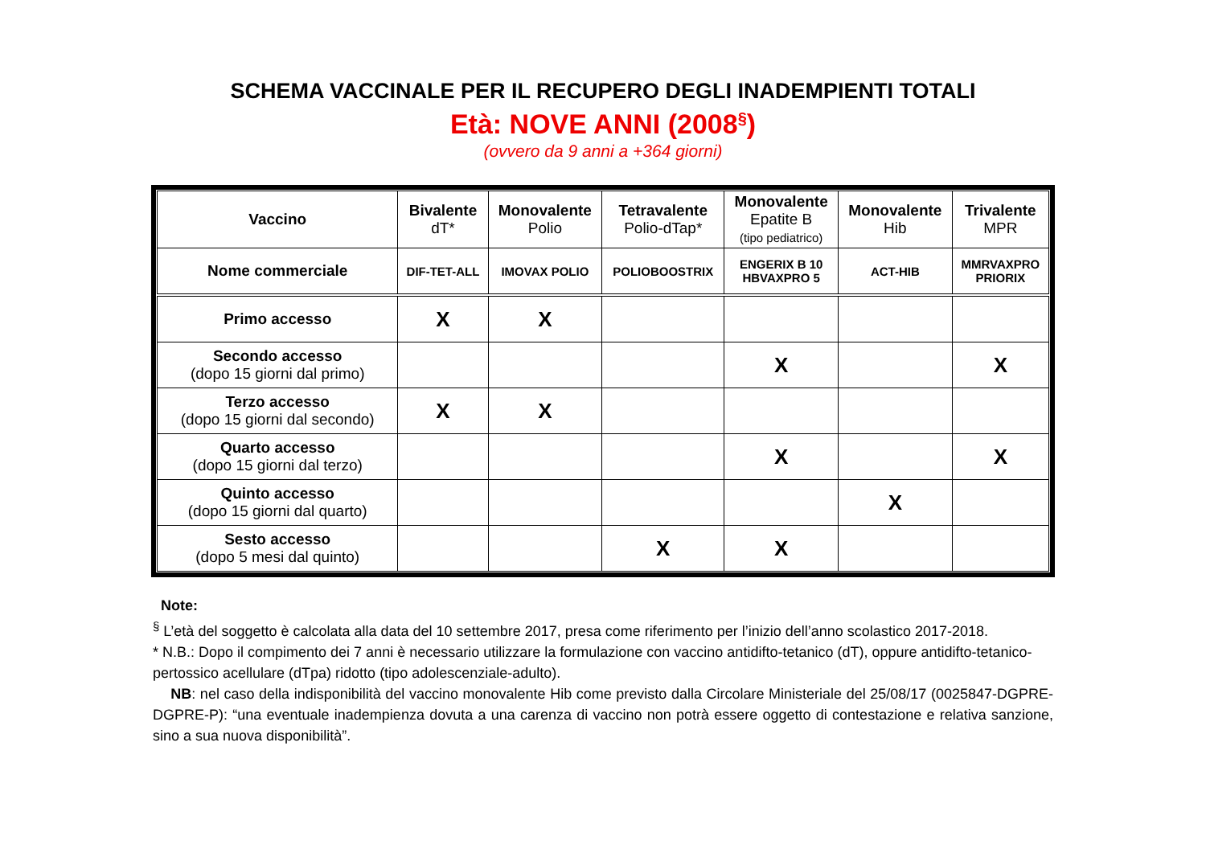SCHEMA VACCINALE PER IL RECUPERO DEGLI INADEMPIENTI TOTALI
Età: NOVE ANNI (2008<sup>§</sup>)
(ovvero da 9 anni a +364 giorni)
| Vaccino | Bivalente dT* | Monovalente Polio | Tetravalente Polio-dTap* | Monovalente Epatite B (tipo pediatrico) | Monovalente Hib | Trivalente MPR |
| Nome commerciale | DIF-TET-ALL | IMOVAX POLIO | POLIOBOOSTRIX | ENGERIX B 10 HBVAXPRO 5 | ACT-HIB | MMRVAXPRO PRIORIX |
| Primo accesso | X | X | | | | |
| Secondo accesso (dopo 15 giorni dal primo) | | | | X | | X |
| Terzo accesso (dopo 15 giorni dal secondo) | X | X | | | | |
| Quarto accesso (dopo 15 giorni dal terzo) | | | | X | | X |
| Quinto accesso (dopo 15 giorni dal quarto) | | | | | X | |
| Sesto accesso (dopo 5 mesi dal quinto) | | | X | X | | |
Note:
<sup>§</sup> L’età del soggetto è calcolata alla data del 10 settembre 2017, presa come riferimento per l’inizio dell’anno scolastico 2017-2018.
* N.B.: Dopo il compimento dei 7 anni è necessario utilizzare la formulazione con vaccino antidifto-tetanico (dT), oppure antidifto-tetanico-pertossico acellulare (dTpa) ridotto (tipo adolescenziale-adulto).
NB: nel caso della indisponibilità del vaccino monovalente Hib come previsto dalla Circolare Ministeriale del 25/08/17 (0025847-DGPRE-DGPRE-P): “una eventuale inadempienza dovuta a una carenza di vaccino non potrà essere oggetto di contestazione e relativa sanzione, sino a sua nuova disponibilità”.